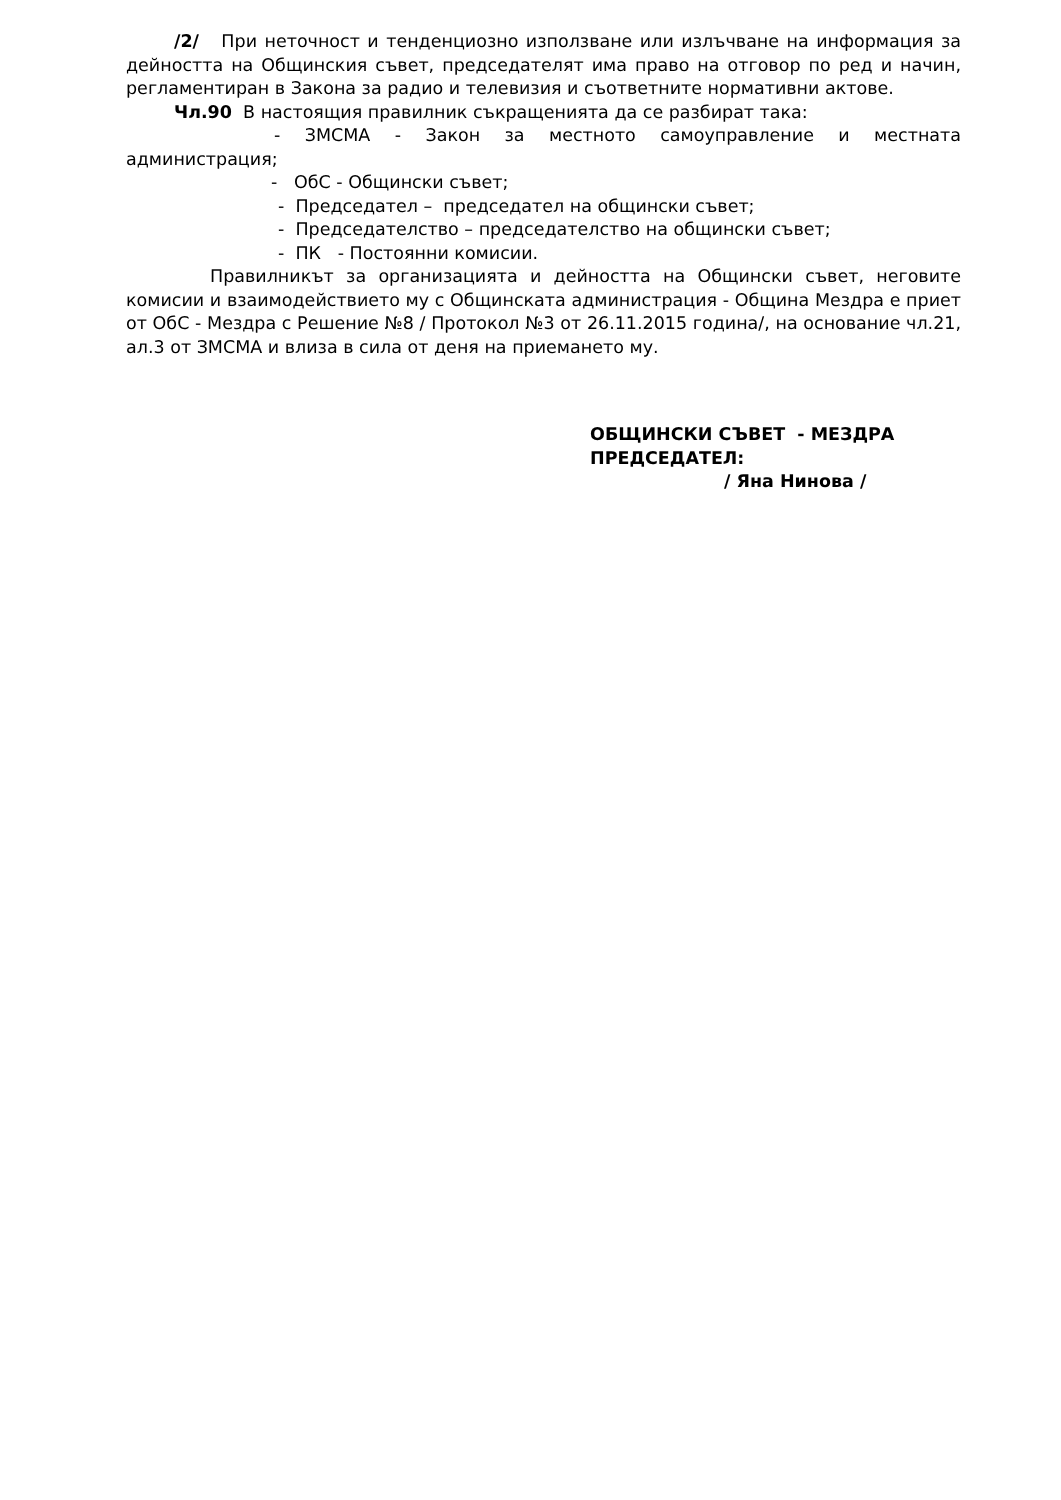/2/ При неточност и тенденциозно използване или излъчване на информация за дейността на Общинския съвет, председателят има право на отговор по ред и начин, регламентиран в Закона за радио и телевизия и съответните нормативни актове.
Чл.90 В настоящия правилник съкращенията да се разбират така:
- ЗМСМА - Закон за местното самоуправление и местната администрация;
- ОбС - Общински съвет;
- Председател – председател на общински съвет;
- Председателство – председателство на общински съвет;
- ПК - Постоянни комисии.
Правилникът за организацията и дейността на Общински съвет, неговите комисии и взаимодействието му с Общинската администрация - Община Мездра е приет от ОбС - Мездра с Решение №8 / Протокол №3 от 26.11.2015 година/, на основание чл.21, ал.3 от ЗМСМА и влиза в сила от деня на приемането му.
ОБЩИНСКИ СЪВЕТ - МЕЗДРА
ПРЕДСЕДАТЕЛ:
/ Яна Нинова /